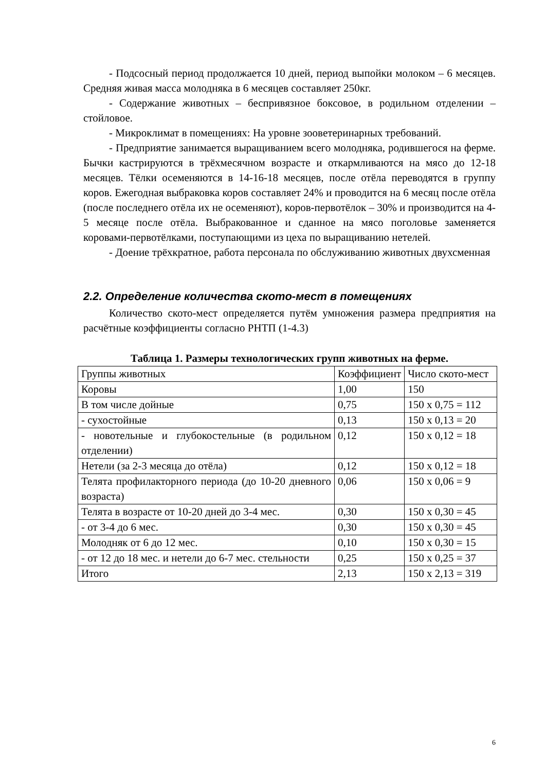- Подсосный период продолжается 10 дней, период выпойки молоком – 6 месяцев. Средняя живая масса молодняка в 6 месяцев составляет 250кг.
- Содержание животных – беспривязное боксовое, в родильном отделении – стойловое.
- Микроклимат в помещениях: На уровне зооветеринарных требований.
- Предприятие занимается выращиванием всего молодняка, родившегося на ферме. Бычки кастрируются в трёхмесячном возрасте и откармливаются на мясо до 12-18 месяцев. Тёлки осеменяются в 14-16-18 месяцев, после отёла переводятся в группу коров. Ежегодная выбраковка коров составляет 24% и проводится на 6 месяц после отёла (после последнего отёла их не осеменяют), коров-первотёлок – 30% и производится на 4-5 месяце после отёла. Выбракованное и сданное на мясо поголовье заменяется коровами-первотёлками, поступающими из цеха по выращиванию нетелей.
- Доение трёхкратное, работа персонала по обслуживанию животных двухсменная
2.2. Определение количества ското-мест в помещениях
Количество ското-мест определяется путём умножения размера предприятия на расчётные коэффициенты согласно РНТП (1-4.3)
Таблица 1. Размеры технологических групп животных на ферме.
| Группы животных | Коэффициент | Число ското-мест |
| Коровы | 1,00 | 150 |
| В том числе дойные | 0,75 | 150 х 0,75 = 112 |
| - сухостойные | 0,13 | 150 х 0,13 = 20 |
| - новотельные и глубокостельные (в родильном отделении) | 0,12 | 150 х 0,12 = 18 |
| Нетели (за 2-3 месяца до отёла) | 0,12 | 150 х 0,12 = 18 |
| Телята профилакторного периода (до 10-20 дневного возраста) | 0,06 | 150 х 0,06 = 9 |
| Телята в возрасте от 10-20 дней до 3-4 мес. | 0,30 | 150 х 0,30 = 45 |
| - от 3-4 до 6 мес. | 0,30 | 150 х 0,30 = 45 |
| Молодняк от 6 до 12 мес. | 0,10 | 150 х 0,30 = 15 |
| - от 12 до 18 мес. и нетели до 6-7 мес. стельности | 0,25 | 150 х 0,25 = 37 |
| Итого | 2,13 | 150 х 2,13 = 319 |
6